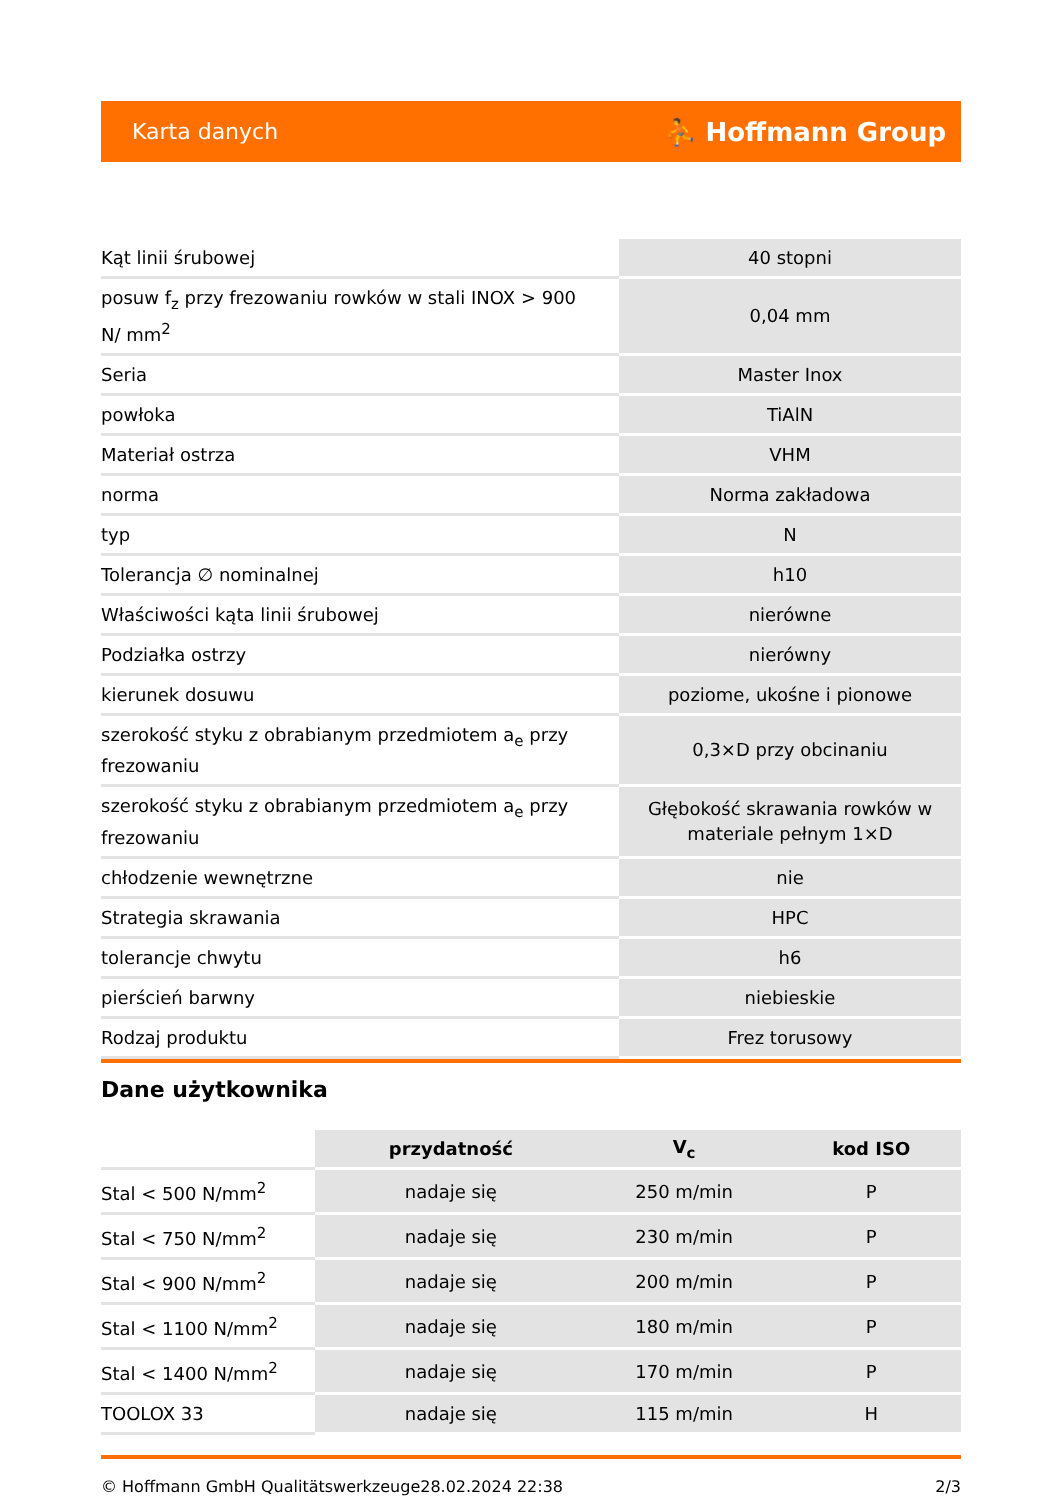Karta danych ⛹ Hoffmann Group
| Kąt linii śrubowej | 40 stopni |
| posuw f<sub>z</sub> przy frezowaniu rowków w stali INOX > 900 N/ mm<sup>2</sup> | 0,04 mm |
| Seria | Master Inox |
| powłoka | TiAlN |
| Materiał ostrza | VHM |
| norma | Norma zakładowa |
| typ | N |
| Tolerancja ∅ nominalnej | h10 |
| Właściwości kąta linii śrubowej | nierówne |
| Podziałka ostrzy | nierówny |
| kierunek dosuwu | poziome, ukośne i pionowe |
| szerokość styku z obrabianym przedmiotem a<sub>e</sub> przy frezowaniu | 0,3×D przy obcinaniu |
| szerokość styku z obrabianym przedmiotem a<sub>e</sub> przy frezowaniu | Głębokość skrawania rowków w materiale pełnym 1×D |
| chłodzenie wewnętrzne | nie |
| Strategia skrawania | HPC |
| tolerancje chwytu | h6 |
| pierścień barwny | niebieskie |
| Rodzaj produktu | Frez torusowy |
Dane użytkownika
| | przydatność | V<sub>c</sub> | kod ISO |
| --- | --- | --- | --- |
| Stal < 500 N/mm<sup>2</sup> | nadaje się | 250 m/min | P |
| Stal < 750 N/mm<sup>2</sup> | nadaje się | 230 m/min | P |
| Stal < 900 N/mm<sup>2</sup> | nadaje się | 200 m/min | P |
| Stal < 1100 N/mm<sup>2</sup> | nadaje się | 180 m/min | P |
| Stal < 1400 N/mm<sup>2</sup> | nadaje się | 170 m/min | P |
| TOOLOX 33 | nadaje się | 115 m/min | H |
© Hoffmann GmbH Qualitätswerkzeuge 28.02.2024 22:38 2/3